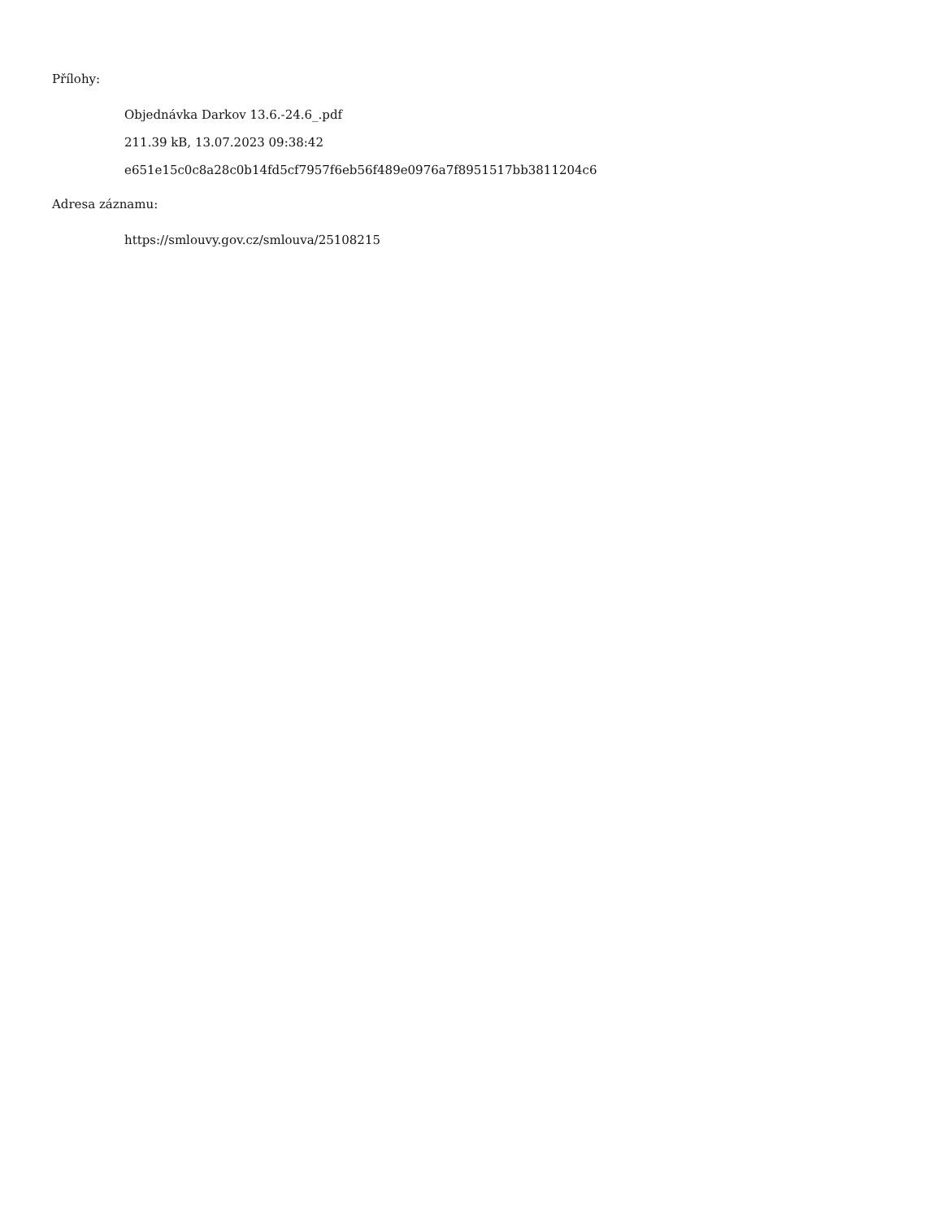Přílohy:
Objednávka Darkov 13.6.-24.6_.pdf
211.39 kB, 13.07.2023 09:38:42
e651e15c0c8a28c0b14fd5cf7957f6eb56f489e0976a7f8951517bb3811204c6
Adresa záznamu:
https://smlouvy.gov.cz/smlouva/25108215